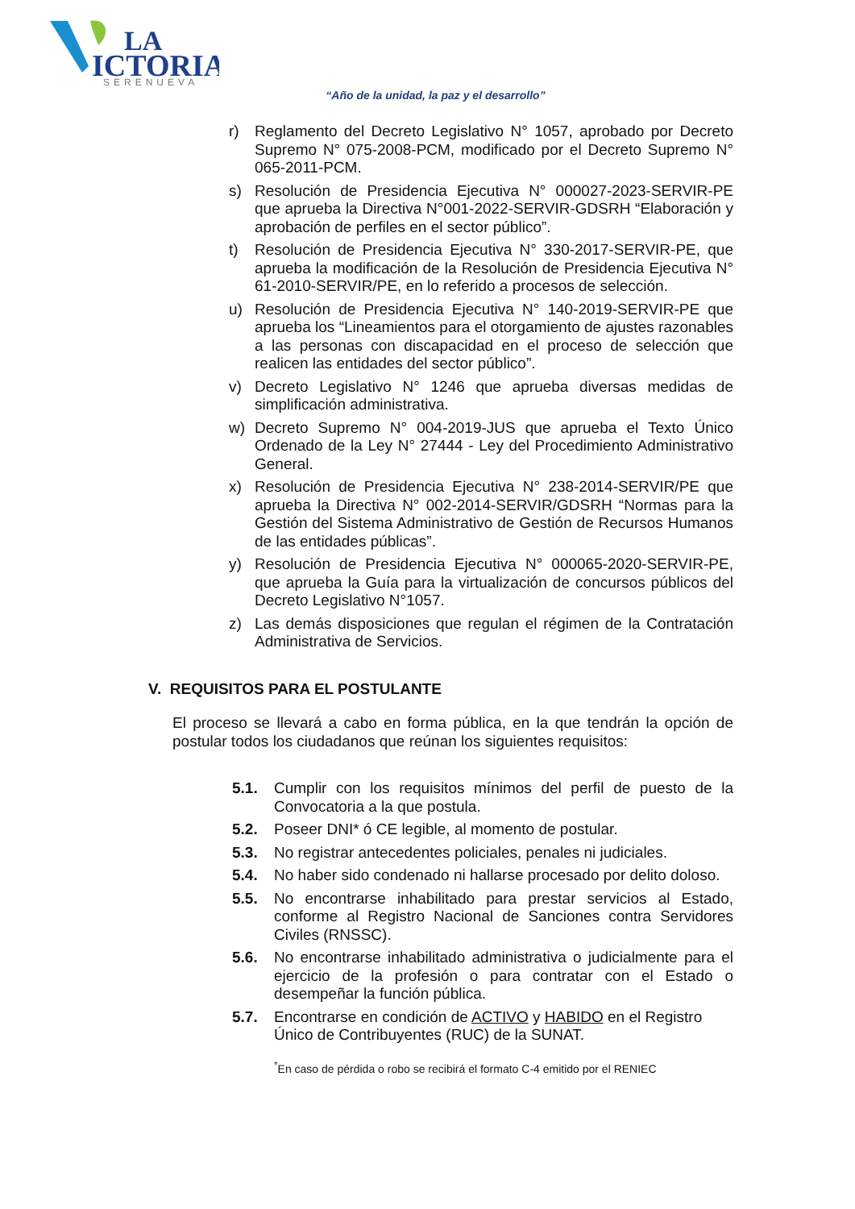LA
ICTORIA
SERENUEVA
“Año de la unidad, la paz y el desarrollo”
r) Reglamento del Decreto Legislativo N° 1057, aprobado por Decreto Supremo N° 075-2008-PCM, modificado por el Decreto Supremo N° 065-2011-PCM.
s) Resolución de Presidencia Ejecutiva N° 000027-2023-SERVIR-PE que aprueba la Directiva N°001-2022-SERVIR-GDSRH “Elaboración y aprobación de perfiles en el sector público”.
t) Resolución de Presidencia Ejecutiva N° 330-2017-SERVIR-PE, que aprueba la modificación de la Resolución de Presidencia Ejecutiva N° 61-2010-SERVIR/PE, en lo referido a procesos de selección.
u) Resolución de Presidencia Ejecutiva N° 140-2019-SERVIR-PE que aprueba los “Lineamientos para el otorgamiento de ajustes razonables a las personas con discapacidad en el proceso de selección que realicen las entidades del sector público”.
v) Decreto Legislativo N° 1246 que aprueba diversas medidas de simplificación administrativa.
w) Decreto Supremo N° 004-2019-JUS que aprueba el Texto Único Ordenado de la Ley N° 27444 - Ley del Procedimiento Administrativo General.
x) Resolución de Presidencia Ejecutiva N° 238-2014-SERVIR/PE que aprueba la Directiva N° 002-2014-SERVIR/GDSRH “Normas para la Gestión del Sistema Administrativo de Gestión de Recursos Humanos de las entidades públicas”.
y) Resolución de Presidencia Ejecutiva N° 000065-2020-SERVIR-PE, que aprueba la Guía para la virtualización de concursos públicos del Decreto Legislativo N°1057.
z) Las demás disposiciones que regulan el régimen de la Contratación Administrativa de Servicios.
V. REQUISITOS PARA EL POSTULANTE
El proceso se llevará a cabo en forma pública, en la que tendrán la opción de postular todos los ciudadanos que reúnan los siguientes requisitos:
5.1. Cumplir con los requisitos mínimos del perfil de puesto de la Convocatoria a la que postula.
5.2. Poseer DNI* ó CE legible, al momento de postular.
5.3. No registrar antecedentes policiales, penales ni judiciales.
5.4. No haber sido condenado ni hallarse procesado por delito doloso.
5.5. No encontrarse inhabilitado para prestar servicios al Estado, conforme al Registro Nacional de Sanciones contra Servidores Civiles (RNSSC).
5.6. No encontrarse inhabilitado administrativa o judicialmente para el ejercicio de la profesión o para contratar con el Estado o desempeñar la función pública.
5.7. Encontrarse en condición de ACTIVO y HABIDO en el Registro Único de Contribuyentes (RUC) de la SUNAT.
<sup>*</sup> En caso de pérdida o robo se recibirá el formato C-4 emitido por el RENIEC